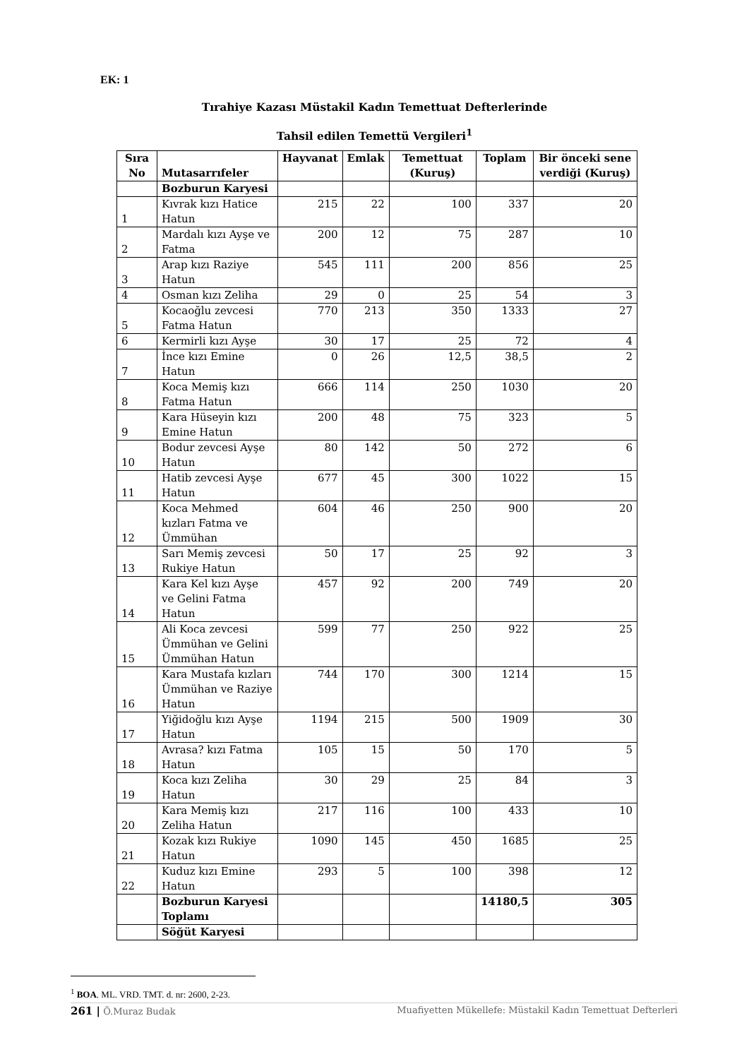EK: 1
Tırahiye Kazası Müstakil Kadın Temettuat Defterlerinde
Tahsil edilen Temettü Vergileri<sup>1</sup>
| Sıra No | Mutasarrıfeler | Hayvanat | Emlak | Temettuat (Kuruş) | Toplam | Bir önceki sene verdiği (Kuruş) |
| --- | --- | --- | --- | --- | --- | --- |
| | Bozburun Karyesi | | | | | |
| 1 | Kıvrak kızı Hatice Hatun | 215 | 22 | 100 | 337 | 20 |
| 2 | Mardalı kızı Ayşe ve Fatma | 200 | 12 | 75 | 287 | 10 |
| 3 | Arap kızı Raziye Hatun | 545 | 111 | 200 | 856 | 25 |
| 4 | Osman kızı Zeliha | 29 | 0 | 25 | 54 | 3 |
| 5 | Kocaoğlu zevcesi Fatma Hatun | 770 | 213 | 350 | 1333 | 27 |
| 6 | Kermirli kızı Ayşe | 30 | 17 | 25 | 72 | 4 |
| 7 | İnce kızı Emine Hatun | 0 | 26 | 12,5 | 38,5 | 2 |
| 8 | Koca Memiş kızı Fatma Hatun | 666 | 114 | 250 | 1030 | 20 |
| 9 | Kara Hüseyin kızı Emine Hatun | 200 | 48 | 75 | 323 | 5 |
| 10 | Bodur zevcesi Ayşe Hatun | 80 | 142 | 50 | 272 | 6 |
| 11 | Hatib zevcesi Ayşe Hatun | 677 | 45 | 300 | 1022 | 15 |
| 12 | Koca Mehmed kızları Fatma ve Ümmühan | 604 | 46 | 250 | 900 | 20 |
| 13 | Sarı Memiş zevcesi Rukiye Hatun | 50 | 17 | 25 | 92 | 3 |
| 14 | Kara Kel kızı Ayşe ve Gelini Fatma Hatun | 457 | 92 | 200 | 749 | 20 |
| 15 | Ali Koca zevcesi Ümmühan ve Gelini Ümmühan Hatun | 599 | 77 | 250 | 922 | 25 |
| 16 | Kara Mustafa kızları Ümmühan ve Raziye Hatun | 744 | 170 | 300 | 1214 | 15 |
| 17 | Yiğidoğlu kızı Ayşe Hatun | 1194 | 215 | 500 | 1909 | 30 |
| 18 | Avrasa? kızı Fatma Hatun | 105 | 15 | 50 | 170 | 5 |
| 19 | Koca kızı Zeliha Hatun | 30 | 29 | 25 | 84 | 3 |
| 20 | Kara Memiş kızı Zeliha Hatun | 217 | 116 | 100 | 433 | 10 |
| 21 | Kozak kızı Rukiye Hatun | 1090 | 145 | 450 | 1685 | 25 |
| 22 | Kuduz kızı Emine Hatun | 293 | 5 | 100 | 398 | 12 |
| | Bozburun Karyesi Toplamı | | | | 14180,5 | 305 |
| | Söğüt Karyesi | | | | | |
<sup>1</sup> BOA. ML. VRD. TMT. d. nr: 2600, 2-23.
261 | Ö.Muraz Budak Muafiyetten Mükellefe: Müstakil Kadın Temettuat Defterleri